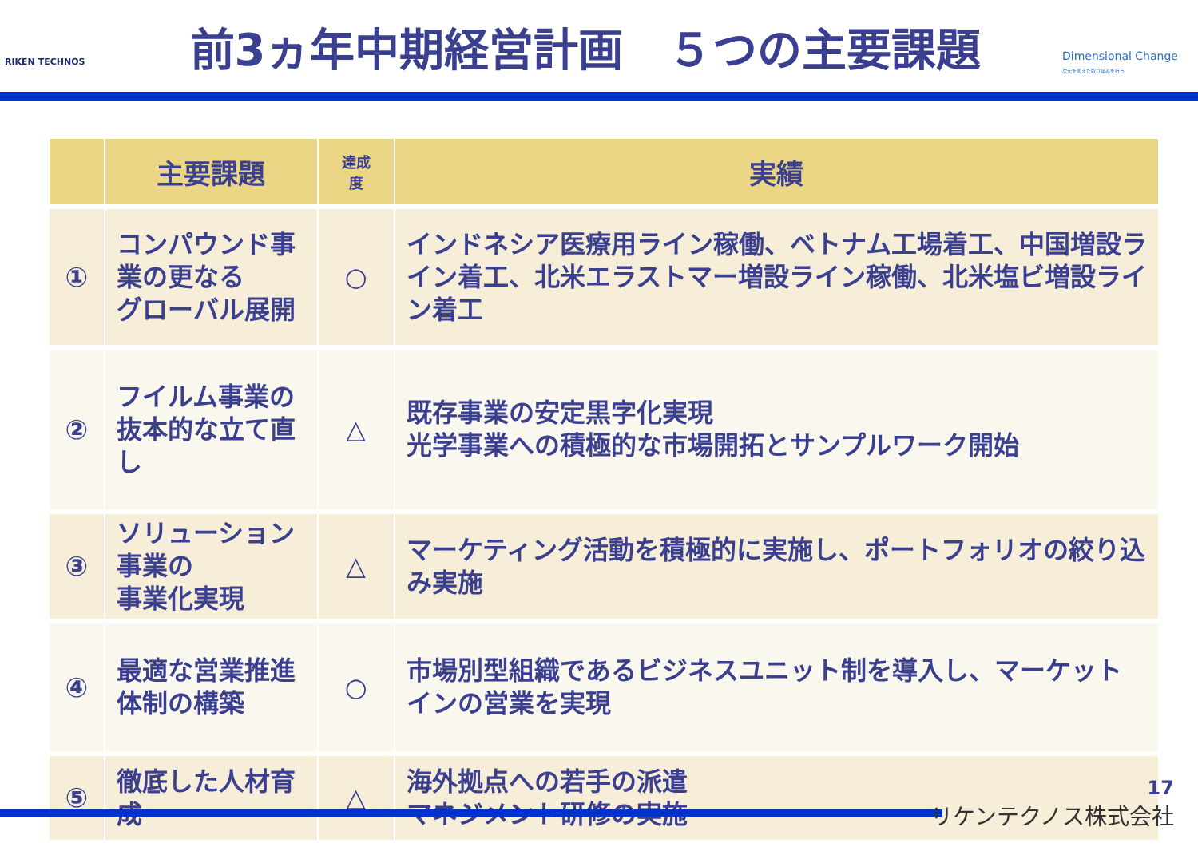RIKEN TECHNOS
前3ヵ年中期経営計画　５つの主要課題
Dimensional Change
次元を変えた取り組みを行う
| | 主要課題 | 達成 度 | 実績 |
| --- | --- | --- | --- |
| ① | コンパウンド事業の更なる グローバル展開 | ○ | インドネシア医療用ライン稼働、ベトナム工場着工、中国増設ライン着工、北米エラストマー増設ライン稼働、北米塩ビ増設ライン着工 |
| ② | フイルム事業の抜本的な立て直し | △ | 既存事業の安定黒字化実現 光学事業への積極的な市場開拓とサンプルワーク開始 |
| ③ | ソリューション事業の 事業化実現 | △ | マーケティング活動を積極的に実施し、ポートフォリオの絞り込み実施 |
| ④ | 最適な営業推進体制の構築 | ○ | 市場別型組織であるビジネスユニット制を導入し、マーケットインの営業を実現 |
| ⑤ | 徹底した人材育成 | △ | 海外拠点への若手の派遣 マネジメント研修の実施 |
17
リケンテクノス株式会社